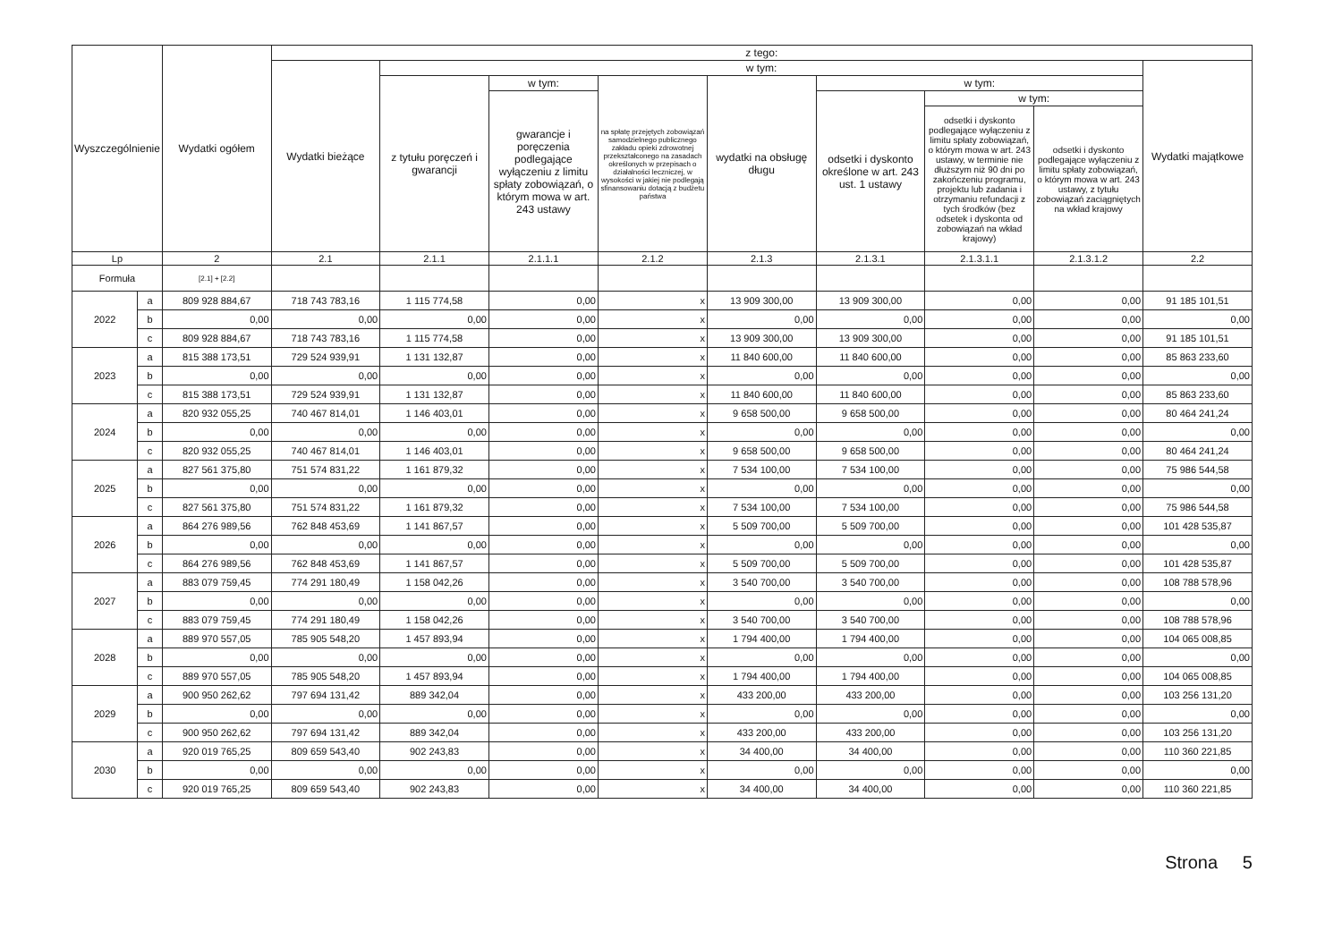| Wyszczególnienie | | Wydatki ogółem | z tego: | | | | | | | | |
| --- | --- | --- | --- | --- | --- | --- | --- | --- | --- | --- | --- |
| | | | Wydatki bieżące | w tym: | | | | | | | Wydatki majątkowe |
| | | | | z tytułu poręczeń i gwarancji | w tym: | na spłatę przejętych zobowiązań samodzielnego publicznego zakładu opieki zdrowotnej przekształconego na zasadach określonych w przepisach o działalności leczniczej, w wysokości w jakiej nie podlegają sfinansowaniu dotacją z budżetu państwa | wydatki na obsługę długu | w tym: | | | |
| | | | | | gwarancje i poręczenia podlegające wyłączeniu z limitu spłaty zobowiązań, o którym mowa w art. 243 ustawy | | | odsetki i dyskonto określone w art. 243 ust. 1 ustawy | w tym: | | |
| | | | | | | | | | odsetki i dyskonto podlegające wyłączeniu z limitu spłaty zobowiązań, o którym mowa w art. 243 ustawy, w terminie nie dłuższym niż 90 dni po zakończeniu programu, projektu lub zadania i otrzymaniu refundacji z tych środków (bez odsetek i dyskonta od zobowiązań na wkład krajowy) | odsetki i dyskonto podlegające wyłączeniu z limitu spłaty zobowiązań, o którym mowa w art. 243 ustawy, z tytułu zobowiązań zaciągniętych na wkład krajowy | |
| Lp | | 2 | 2.1 | 2.1.1 | 2.1.1.1 | 2.1.2 | 2.1.3 | 2.1.3.1 | 2.1.3.1.1 | 2.1.3.1.2 | 2.2 |
| Formuła | | [2.1] + [2.2] | | | | | | | | | |
| 2022 | a | 809 928 884,67 | 718 743 783,16 | 1 115 774,58 | 0,00 | x | 13 909 300,00 | 13 909 300,00 | 0,00 | 0,00 | 91 185 101,51 |
| | b | 0,00 | 0,00 | 0,00 | 0,00 | x | 0,00 | 0,00 | 0,00 | 0,00 | 0,00 |
| | c | 809 928 884,67 | 718 743 783,16 | 1 115 774,58 | 0,00 | x | 13 909 300,00 | 13 909 300,00 | 0,00 | 0,00 | 91 185 101,51 |
| 2023 | a | 815 388 173,51 | 729 524 939,91 | 1 131 132,87 | 0,00 | x | 11 840 600,00 | 11 840 600,00 | 0,00 | 0,00 | 85 863 233,60 |
| | b | 0,00 | 0,00 | 0,00 | 0,00 | x | 0,00 | 0,00 | 0,00 | 0,00 | 0,00 |
| | c | 815 388 173,51 | 729 524 939,91 | 1 131 132,87 | 0,00 | x | 11 840 600,00 | 11 840 600,00 | 0,00 | 0,00 | 85 863 233,60 |
| 2024 | a | 820 932 055,25 | 740 467 814,01 | 1 146 403,01 | 0,00 | x | 9 658 500,00 | 9 658 500,00 | 0,00 | 0,00 | 80 464 241,24 |
| | b | 0,00 | 0,00 | 0,00 | 0,00 | x | 0,00 | 0,00 | 0,00 | 0,00 | 0,00 |
| | c | 820 932 055,25 | 740 467 814,01 | 1 146 403,01 | 0,00 | x | 9 658 500,00 | 9 658 500,00 | 0,00 | 0,00 | 80 464 241,24 |
| 2025 | a | 827 561 375,80 | 751 574 831,22 | 1 161 879,32 | 0,00 | x | 7 534 100,00 | 7 534 100,00 | 0,00 | 0,00 | 75 986 544,58 |
| | b | 0,00 | 0,00 | 0,00 | 0,00 | x | 0,00 | 0,00 | 0,00 | 0,00 | 0,00 |
| | c | 827 561 375,80 | 751 574 831,22 | 1 161 879,32 | 0,00 | x | 7 534 100,00 | 7 534 100,00 | 0,00 | 0,00 | 75 986 544,58 |
| 2026 | a | 864 276 989,56 | 762 848 453,69 | 1 141 867,57 | 0,00 | x | 5 509 700,00 | 5 509 700,00 | 0,00 | 0,00 | 101 428 535,87 |
| | b | 0,00 | 0,00 | 0,00 | 0,00 | x | 0,00 | 0,00 | 0,00 | 0,00 | 0,00 |
| | c | 864 276 989,56 | 762 848 453,69 | 1 141 867,57 | 0,00 | x | 5 509 700,00 | 5 509 700,00 | 0,00 | 0,00 | 101 428 535,87 |
| 2027 | a | 883 079 759,45 | 774 291 180,49 | 1 158 042,26 | 0,00 | x | 3 540 700,00 | 3 540 700,00 | 0,00 | 0,00 | 108 788 578,96 |
| | b | 0,00 | 0,00 | 0,00 | 0,00 | x | 0,00 | 0,00 | 0,00 | 0,00 | 0,00 |
| | c | 883 079 759,45 | 774 291 180,49 | 1 158 042,26 | 0,00 | x | 3 540 700,00 | 3 540 700,00 | 0,00 | 0,00 | 108 788 578,96 |
| 2028 | a | 889 970 557,05 | 785 905 548,20 | 1 457 893,94 | 0,00 | x | 1 794 400,00 | 1 794 400,00 | 0,00 | 0,00 | 104 065 008,85 |
| | b | 0,00 | 0,00 | 0,00 | 0,00 | x | 0,00 | 0,00 | 0,00 | 0,00 | 0,00 |
| | c | 889 970 557,05 | 785 905 548,20 | 1 457 893,94 | 0,00 | x | 1 794 400,00 | 1 794 400,00 | 0,00 | 0,00 | 104 065 008,85 |
| 2029 | a | 900 950 262,62 | 797 694 131,42 | 889 342,04 | 0,00 | x | 433 200,00 | 433 200,00 | 0,00 | 0,00 | 103 256 131,20 |
| | b | 0,00 | 0,00 | 0,00 | 0,00 | x | 0,00 | 0,00 | 0,00 | 0,00 | 0,00 |
| | c | 900 950 262,62 | 797 694 131,42 | 889 342,04 | 0,00 | x | 433 200,00 | 433 200,00 | 0,00 | 0,00 | 103 256 131,20 |
| 2030 | a | 920 019 765,25 | 809 659 543,40 | 902 243,83 | 0,00 | x | 34 400,00 | 34 400,00 | 0,00 | 0,00 | 110 360 221,85 |
| | b | 0,00 | 0,00 | 0,00 | 0,00 | x | 0,00 | 0,00 | 0,00 | 0,00 | 0,00 |
| | c | 920 019 765,25 | 809 659 543,40 | 902 243,83 | 0,00 | x | 34 400,00 | 34 400,00 | 0,00 | 0,00 | 110 360 221,85 |
Strona 5